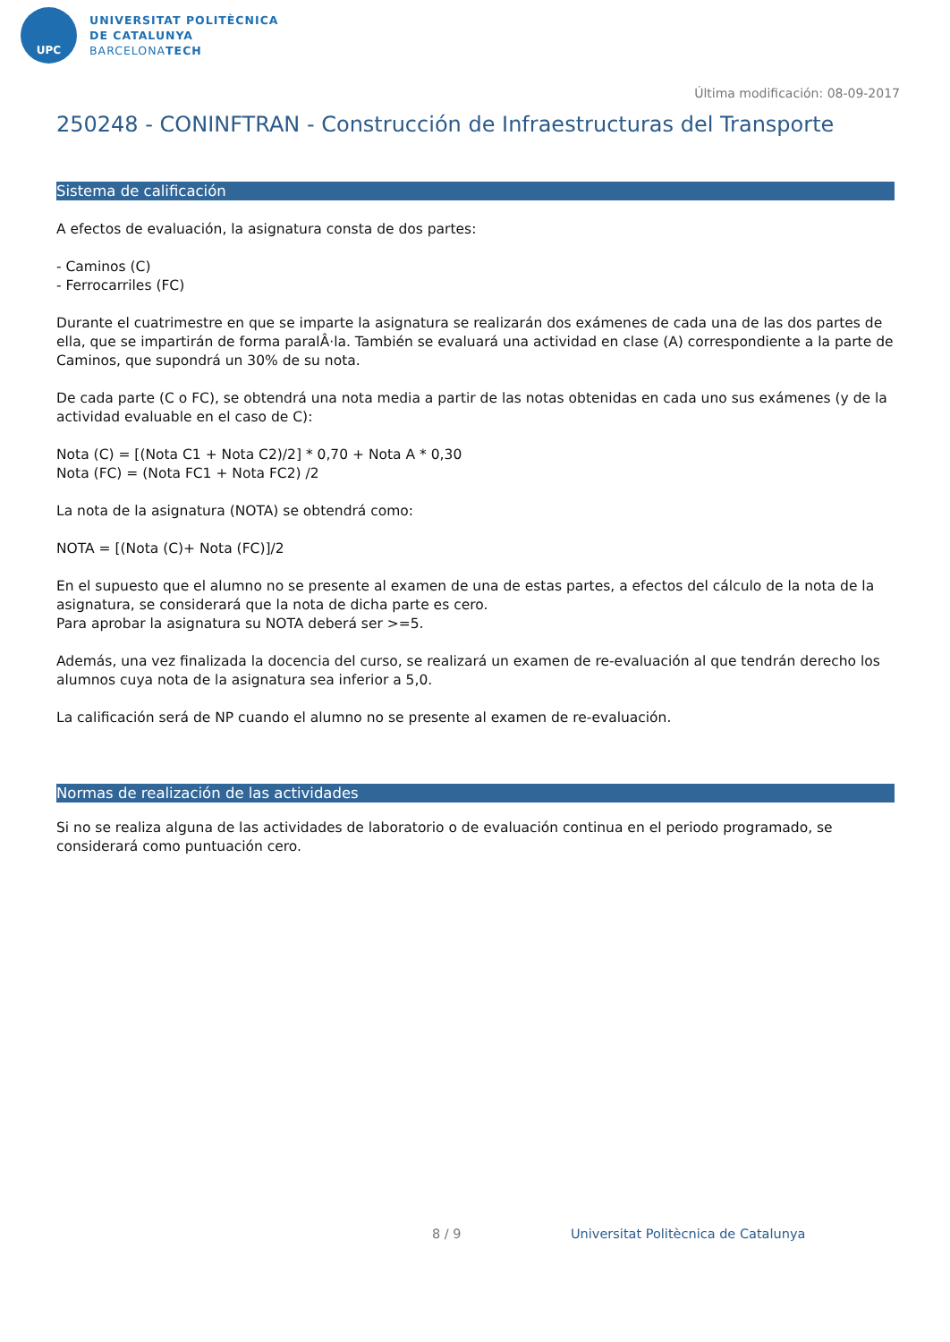UPC
UNIVERSITAT POLITÈCNICA
DE CATALUNYA
BARCELONATECH
Última modificación: 08-09-2017
250248 - CONINFTRAN - Construcción de Infraestructuras del Transporte
Sistema de calificación
A efectos de evaluación, la asignatura consta de dos partes:
- Caminos (C)
- Ferrocarriles (FC)
Durante el cuatrimestre en que se imparte la asignatura se realizarán dos exámenes de cada una de las dos partes de ella, que se impartirán de forma paralÂ·la. También se evaluará una actividad en clase (A) correspondiente a la parte de Caminos, que supondrá un 30% de su nota.
De cada parte (C o FC), se obtendrá una nota media a partir de las notas obtenidas en cada uno sus exámenes (y de la actividad evaluable en el caso de C):
Nota (C) = [(Nota C1 + Nota C2)/2] * 0,70 + Nota A * 0,30
Nota (FC) = (Nota FC1 + Nota FC2) /2
La nota de la asignatura (NOTA) se obtendrá como:
NOTA = [(Nota (C)+ Nota (FC)]/2
En el supuesto que el alumno no se presente al examen de una de estas partes, a efectos del cálculo de la nota de la asignatura, se considerará que la nota de dicha parte es cero.
Para aprobar la asignatura su NOTA deberá ser >=5.
Además, una vez finalizada la docencia del curso, se realizará un examen de re-evaluación al que tendrán derecho los alumnos cuya nota de la asignatura sea inferior a 5,0.
La calificación será de NP cuando el alumno no se presente al examen de re-evaluación.
Normas de realización de las actividades
Si no se realiza alguna de las actividades de laboratorio o de evaluación continua en el periodo programado, se considerará como puntuación cero.
8 / 9
Universitat Politècnica de Catalunya